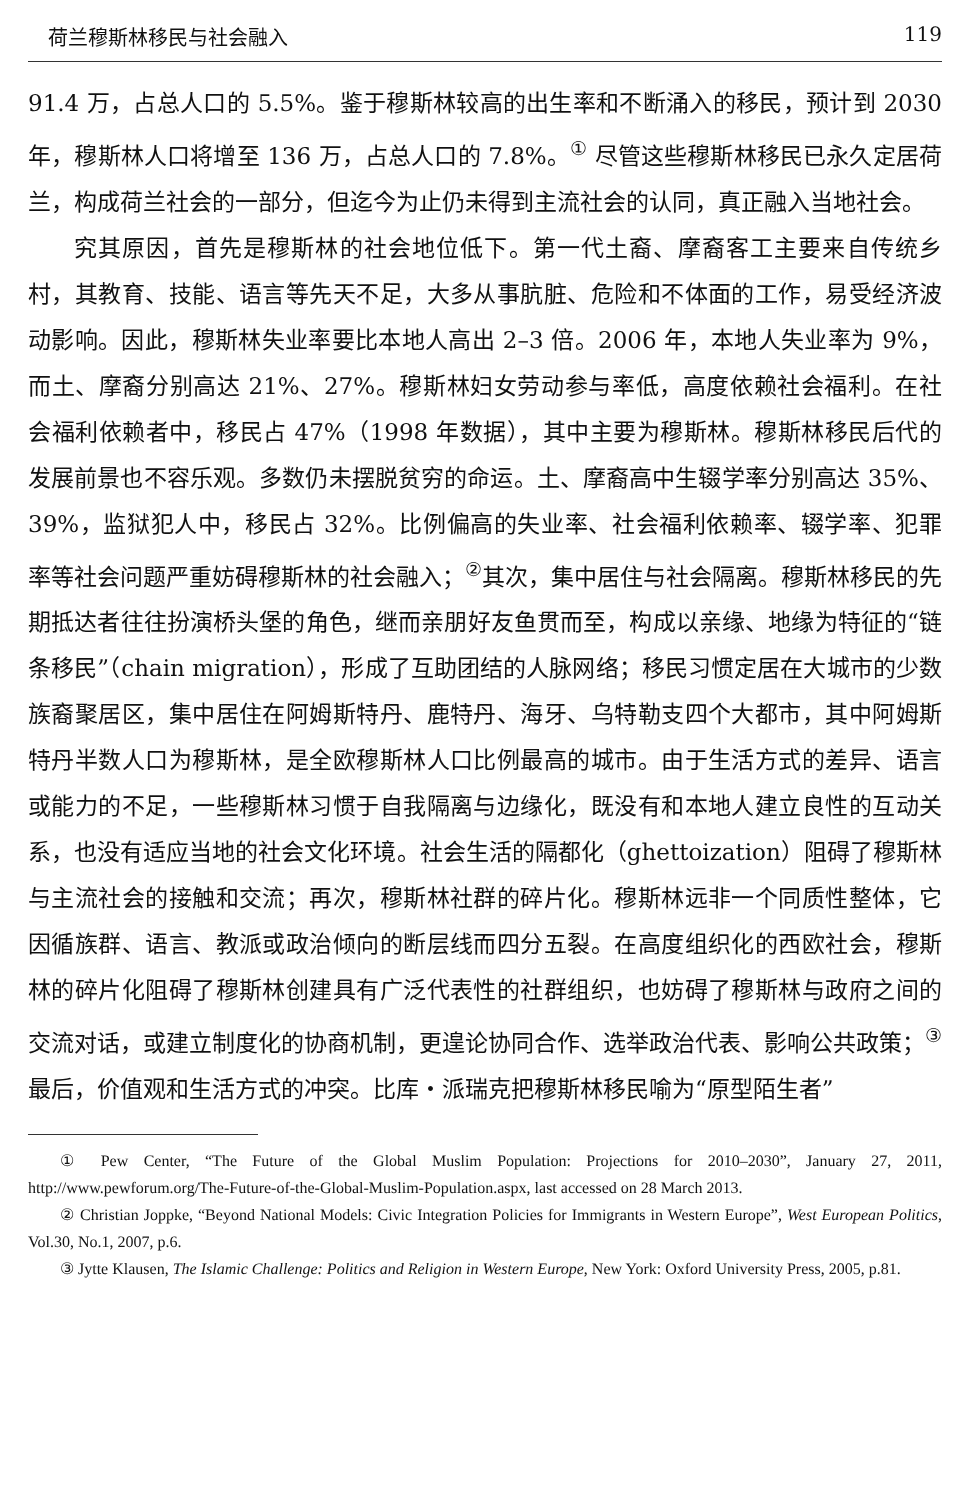荷兰穆斯林移民与社会融入 119
91.4 万，占总人口的 5.5%。鉴于穆斯林较高的出生率和不断涌入的移民，预计到 2030 年，穆斯林人口将增至 136 万，占总人口的 7.8%。<sup>①</sup> 尽管这些穆斯林移民已永久定居荷兰，构成荷兰社会的一部分，但迄今为止仍未得到主流社会的认同，真正融入当地社会。
究其原因，首先是穆斯林的社会地位低下。第一代土裔、摩裔客工主要来自传统乡村，其教育、技能、语言等先天不足，大多从事肮脏、危险和不体面的工作，易受经济波动影响。因此，穆斯林失业率要比本地人高出 2–3 倍。2006 年，本地人失业率为 9%，而土、摩裔分别高达 21%、27%。穆斯林妇女劳动参与率低，高度依赖社会福利。在社会福利依赖者中，移民占 47%（1998 年数据），其中主要为穆斯林。穆斯林移民后代的发展前景也不容乐观。多数仍未摆脱贫穷的命运。土、摩裔高中生辍学率分别高达 35%、39%，监狱犯人中，移民占 32%。比例偏高的失业率、社会福利依赖率、辍学率、犯罪率等社会问题严重妨碍穆斯林的社会融入；<sup>②</sup>其次，集中居住与社会隔离。穆斯林移民的先期抵达者往往扮演桥头堡的角色，继而亲朋好友鱼贯而至，构成以亲缘、地缘为特征的“链条移民”（chain migration），形成了互助团结的人脉网络；移民习惯定居在大城市的少数族裔聚居区，集中居住在阿姆斯特丹、鹿特丹、海牙、乌特勒支四个大都市，其中阿姆斯特丹半数人口为穆斯林，是全欧穆斯林人口比例最高的城市。由于生活方式的差异、语言或能力的不足，一些穆斯林习惯于自我隔离与边缘化，既没有和本地人建立良性的互动关系，也没有适应当地的社会文化环境。社会生活的隔都化（ghettoization）阻碍了穆斯林与主流社会的接触和交流；再次，穆斯林社群的碎片化。穆斯林远非一个同质性整体，它因循族群、语言、教派或政治倾向的断层线而四分五裂。在高度组织化的西欧社会，穆斯林的碎片化阻碍了穆斯林创建具有广泛代表性的社群组织，也妨碍了穆斯林与政府之间的交流对话，或建立制度化的协商机制，更遑论协同合作、选举政治代表、影响公共政策；<sup>③</sup>最后，价值观和生活方式的冲突。比库・派瑞克把穆斯林移民喻为“原型陌生者”
① Pew Center, “The Future of the Global Muslim Population: Projections for 2010–2030”, January 27, 2011, http://www.pewforum.org/The-Future-of-the-Global-Muslim-Population.aspx, last accessed on 28 March 2013.
② Christian Joppke, “Beyond National Models: Civic Integration Policies for Immigrants in Western Europe”, West European Politics, Vol.30, No.1, 2007, p.6.
③ Jytte Klausen, The Islamic Challenge: Politics and Religion in Western Europe, New York: Oxford University Press, 2005, p.81.